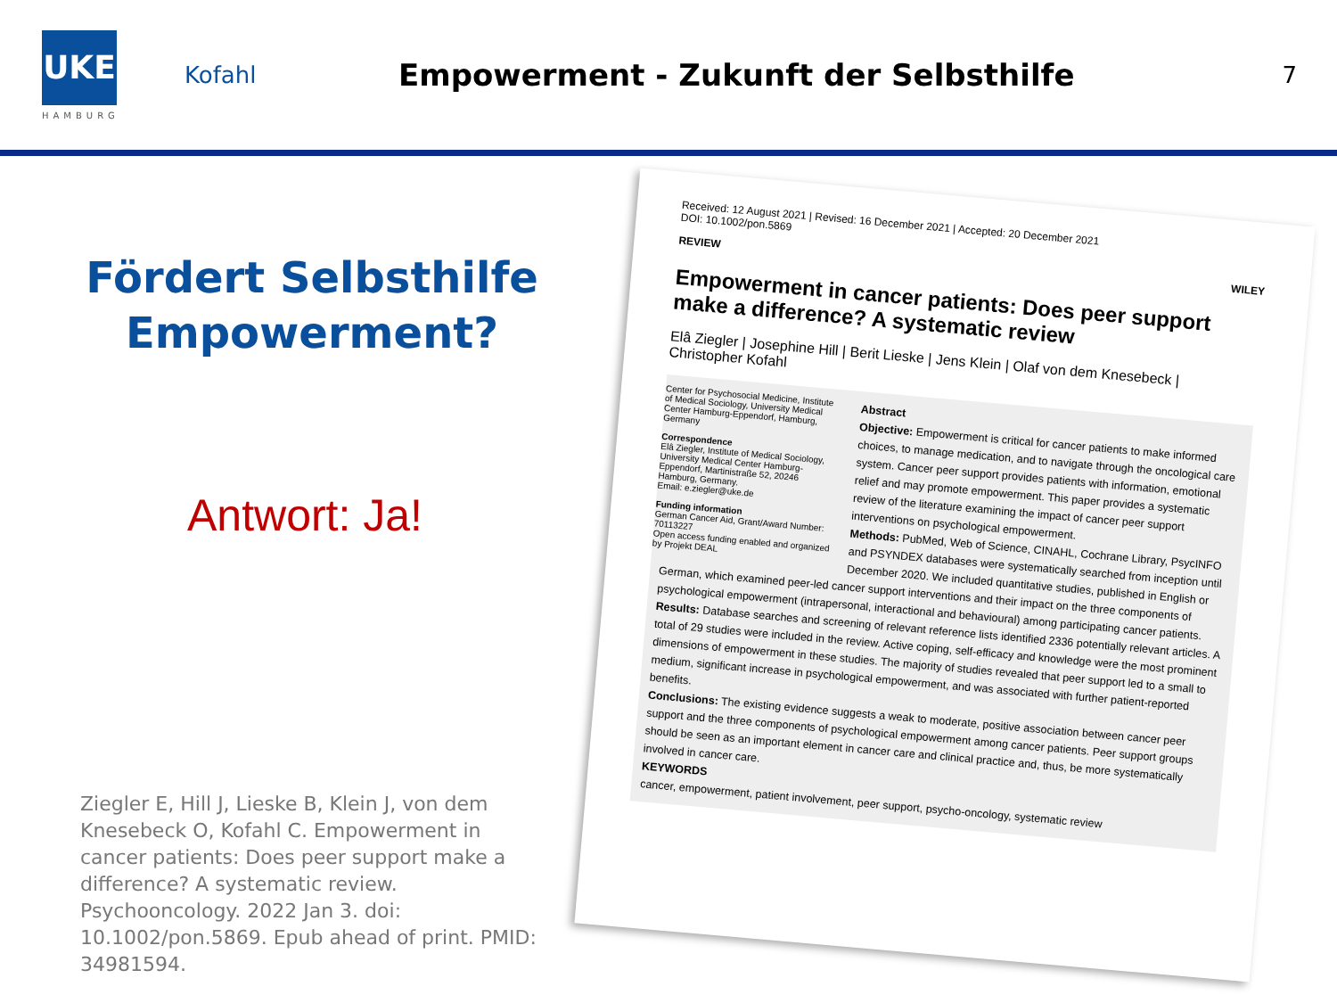UKE
HAMBURG
Kofahl
Empowerment - Zukunft der Selbsthilfe
7
Fördert Selbsthilfe
Empowerment?
Antwort: Ja!
Ziegler E, Hill J, Lieske B, Klein J, von dem Knesebeck O, Kofahl C. Empowerment in cancer patients: Does peer support make a difference? A systematic review. Psychooncology. 2022 Jan 3. doi: 10.1002/pon.5869. Epub ahead of print. PMID: 34981594.
Received: 12 August 2021 | Revised: 16 December 2021 | Accepted: 20 December 2021
DOI: 10.1002/pon.5869
REVIEW WILEY
Empowerment in cancer patients: Does peer support make a difference? A systematic review
Elâ Ziegler | Josephine Hill | Berit Lieske | Jens Klein | Olaf von dem Knesebeck | Christopher Kofahl
Center for Psychosocial Medicine, Institute of Medical Sociology, University Medical Center Hamburg-Eppendorf, Hamburg, Germany
Correspondence
Elâ Ziegler, Institute of Medical Sociology, University Medical Center Hamburg-Eppendorf, Martinistraße 52, 20246 Hamburg, Germany.
Email: e.ziegler@uke.de
Funding information
German Cancer Aid, Grant/Award Number: 70113227
Open access funding enabled and organized by Projekt DEAL
Abstract
Objective: Empowerment is critical for cancer patients to make informed choices, to manage medication, and to navigate through the oncological care system. Cancer peer support provides patients with information, emotional relief and may promote empowerment. This paper provides a systematic review of the literature examining the impact of cancer peer support interventions on psychological empowerment.
Methods: PubMed, Web of Science, CINAHL, Cochrane Library, PsycINFO and PSYNDEX databases were systematically searched from inception until December 2020. We included quantitative studies, published in English or German, which examined peer-led cancer support interventions and their impact on the three components of psychological empowerment (intrapersonal, interactional and behavioural) among participating cancer patients.
Results: Database searches and screening of relevant reference lists identified 2336 potentially relevant articles. A total of 29 studies were included in the review. Active coping, self-efficacy and knowledge were the most prominent dimensions of empowerment in these studies. The majority of studies revealed that peer support led to a small to medium, significant increase in psychological empowerment, and was associated with further patient-reported benefits.
Conclusions: The existing evidence suggests a weak to moderate, positive association between cancer peer support and the three components of psychological empowerment among cancer patients. Peer support groups should be seen as an important element in cancer care and clinical practice and, thus, be more systematically involved in cancer care.
KEYWORDS
cancer, empowerment, patient involvement, peer support, psycho-oncology, systematic review